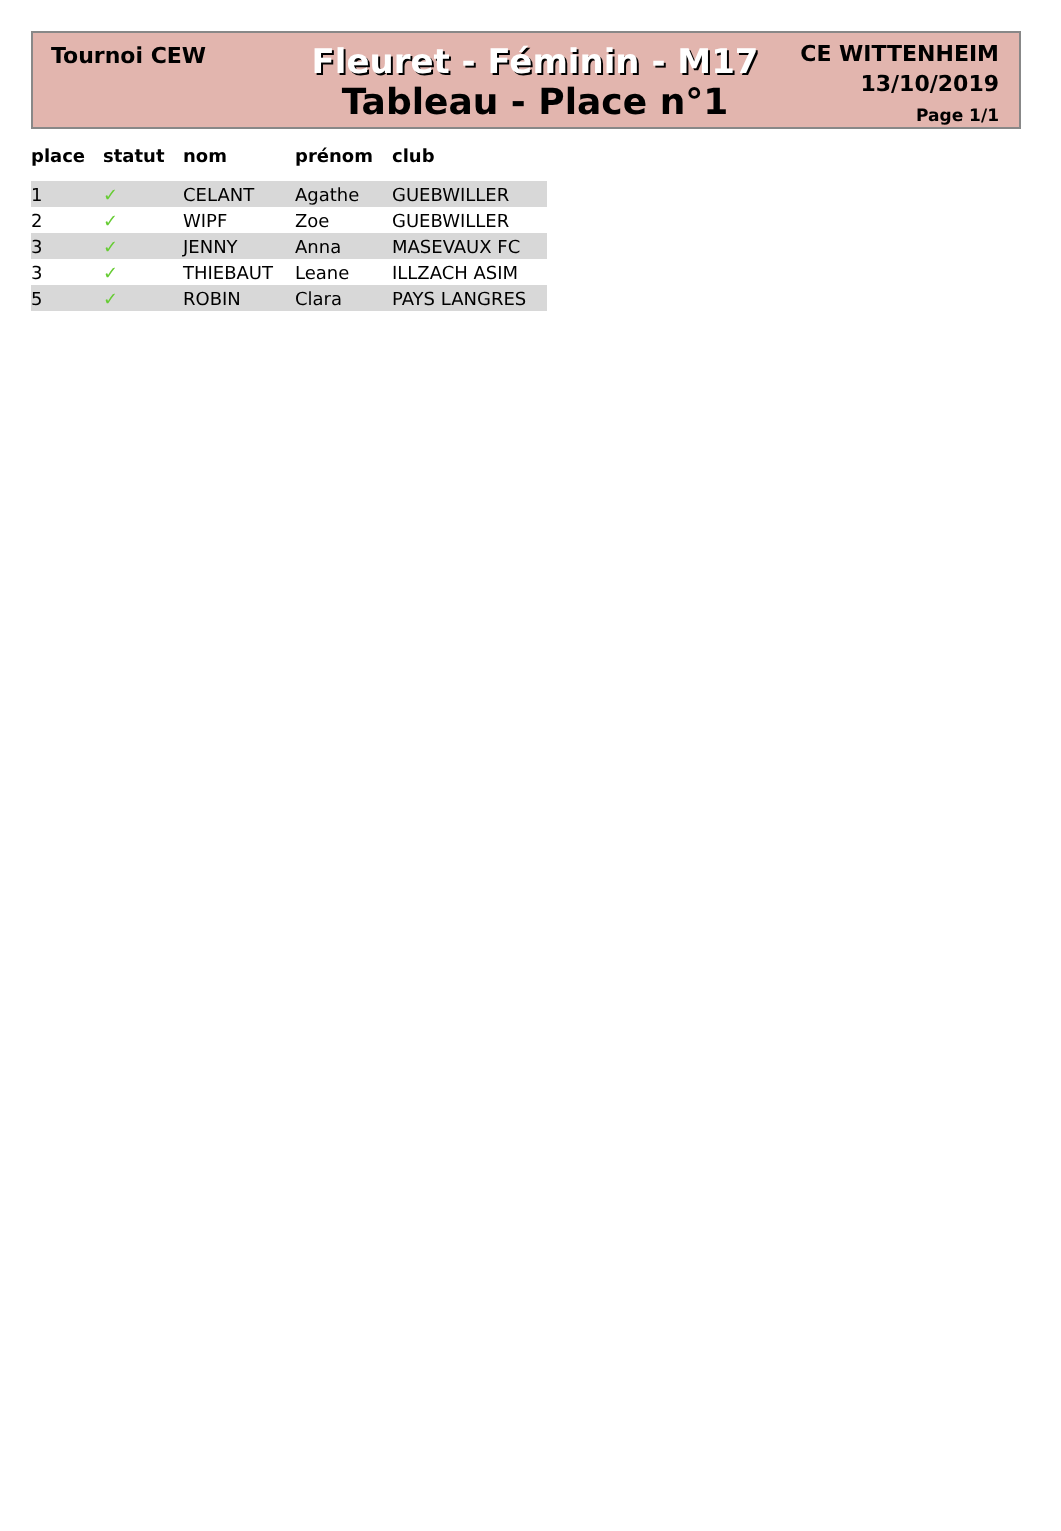Tournoi CEW
Fleuret - Féminin - M17
Tableau - Place n°1
CE WITTENHEIM
13/10/2019
Page 1/1
| place | statut | nom | prénom | club |
| --- | --- | --- | --- | --- |
| 1 | ✓ | CELANT | Agathe | GUEBWILLER |
| 2 | ✓ | WIPF | Zoe | GUEBWILLER |
| 3 | ✓ | JENNY | Anna | MASEVAUX FC |
| 3 | ✓ | THIEBAUT | Leane | ILLZACH ASIM |
| 5 | ✓ | ROBIN | Clara | PAYS LANGRES |